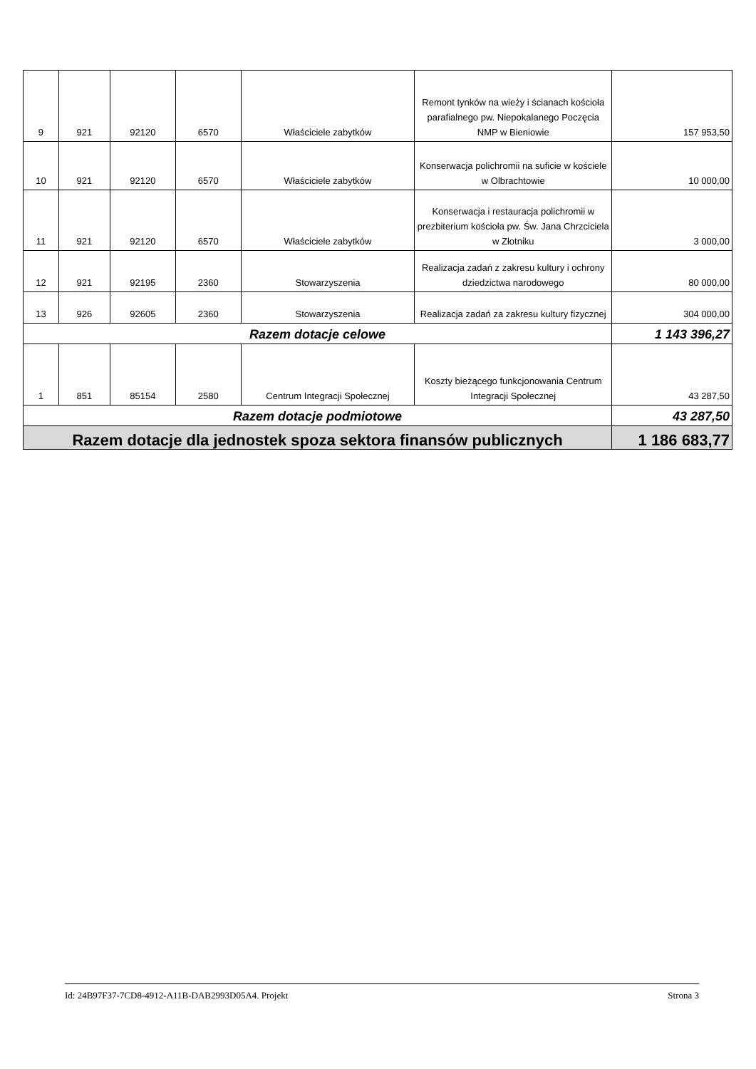| 9 | 921 | 92120 | 6570 | Właściciele zabytków | Remont tynków na wieży i ścianach kościoła parafialnego pw. Niepokalanego Poczęcia NMP w Bieniowie | 157 953,50 |
| 10 | 921 | 92120 | 6570 | Właściciele zabytków | Konserwacja polichromii na suficie w kościele w Olbrachtowie | 10 000,00 |
| 11 | 921 | 92120 | 6570 | Właściciele zabytków | Konserwacja i restauracja polichromii w prezbiterium kościoła pw. Św. Jana Chrzciciela w Złotniku | 3 000,00 |
| 12 | 921 | 92195 | 2360 | Stowarzyszenia | Realizacja zadań z zakresu kultury i ochrony dziedzictwa narodowego | 80 000,00 |
| 13 | 926 | 92605 | 2360 | Stowarzyszenia | Realizacja zadań za zakresu kultury fizycznej | 304 000,00 |
| Razem dotacje celowe | | | | | | 1 143 396,27 |
| 1 | 851 | 85154 | 2580 | Centrum Integracji Społecznej | Koszty bieżącego funkcjonowania Centrum Integracji Społecznej | 43 287,50 |
| Razem dotacje podmiotowe | | | | | | 43 287,50 |
| Razem dotacje dla jednostek spoza sektora finansów publicznych | | | | | | 1 186 683,77 |
Id: 24B97F37-7CD8-4912-A11B-DAB2993D05A4. Projekt Strona 3